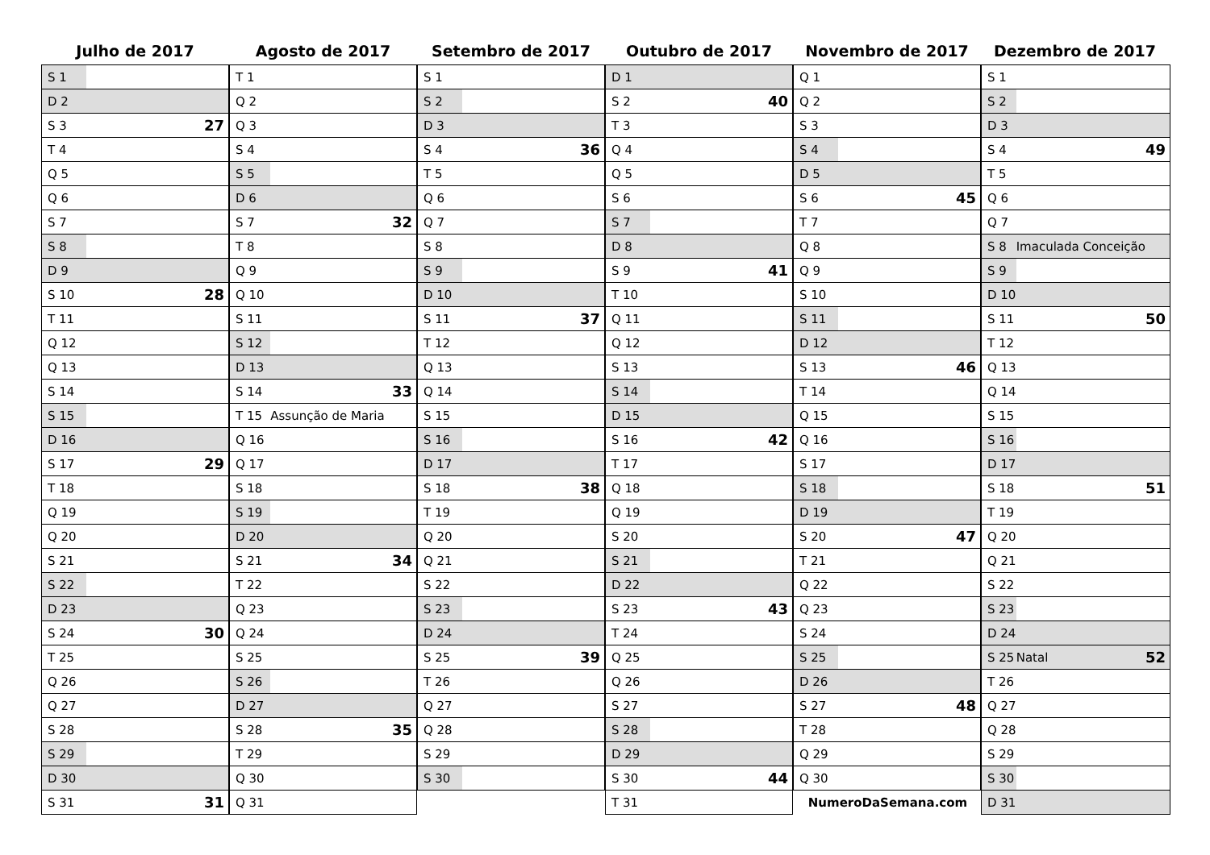Julho de 2017
| S 1 | | |
| D 2 | | |
| S 3 | | 27 |
| T 4 | | |
| Q 5 | | |
| Q 6 | | |
| S 7 | | |
| S 8 | | |
| D 9 | | |
| S 10 | | 28 |
| T 11 | | |
| Q 12 | | |
| Q 13 | | |
| S 14 | | |
| S 15 | | |
| D 16 | | |
| S 17 | | 29 |
| T 18 | | |
| Q 19 | | |
| Q 20 | | |
| S 21 | | |
| S 22 | | |
| D 23 | | |
| S 24 | | 30 |
| T 25 | | |
| Q 26 | | |
| Q 27 | | |
| S 28 | | |
| S 29 | | |
| D 30 | | |
| S 31 | | 31 |
Agosto de 2017
| T 1 | | |
| Q 2 | | |
| Q 3 | | |
| S 4 | | |
| S 5 | | |
| D 6 | | |
| S 7 | | 32 |
| T 8 | | |
| Q 9 | | |
| Q 10 | | |
| S 11 | | |
| S 12 | | |
| D 13 | | |
| S 14 | | 33 |
| T 15 | Assunção de Maria | |
| Q 16 | | |
| Q 17 | | |
| S 18 | | |
| S 19 | | |
| D 20 | | |
| S 21 | | 34 |
| T 22 | | |
| Q 23 | | |
| Q 24 | | |
| S 25 | | |
| S 26 | | |
| D 27 | | |
| S 28 | | 35 |
| T 29 | | |
| Q 30 | | |
| Q 31 | | |
Setembro de 2017
| S 1 | | |
| S 2 | | |
| D 3 | | |
| S 4 | | 36 |
| T 5 | | |
| Q 6 | | |
| Q 7 | | |
| S 8 | | |
| S 9 | | |
| D 10 | | |
| S 11 | | 37 |
| T 12 | | |
| Q 13 | | |
| Q 14 | | |
| S 15 | | |
| S 16 | | |
| D 17 | | |
| S 18 | | 38 |
| T 19 | | |
| Q 20 | | |
| Q 21 | | |
| S 22 | | |
| S 23 | | |
| D 24 | | |
| S 25 | | 39 |
| T 26 | | |
| Q 27 | | |
| Q 28 | | |
| S 29 | | |
| S 30 | | |
Outubro de 2017
| D 1 | | |
| S 2 | | 40 |
| T 3 | | |
| Q 4 | | |
| Q 5 | | |
| S 6 | | |
| S 7 | | |
| D 8 | | |
| S 9 | | 41 |
| T 10 | | |
| Q 11 | | |
| Q 12 | | |
| S 13 | | |
| S 14 | | |
| D 15 | | |
| S 16 | | 42 |
| T 17 | | |
| Q 18 | | |
| Q 19 | | |
| S 20 | | |
| S 21 | | |
| D 22 | | |
| S 23 | | 43 |
| T 24 | | |
| Q 25 | | |
| Q 26 | | |
| S 27 | | |
| S 28 | | |
| D 29 | | |
| S 30 | | 44 |
| T 31 | | |
Novembro de 2017
| Q 1 | | |
| Q 2 | | |
| S 3 | | |
| S 4 | | |
| D 5 | | |
| S 6 | | 45 |
| T 7 | | |
| Q 8 | | |
| Q 9 | | |
| S 10 | | |
| S 11 | | |
| D 12 | | |
| S 13 | | 46 |
| T 14 | | |
| Q 15 | | |
| Q 16 | | |
| S 17 | | |
| S 18 | | |
| D 19 | | |
| S 20 | | 47 |
| T 21 | | |
| Q 22 | | |
| Q 23 | | |
| S 24 | | |
| S 25 | | |
| D 26 | | |
| S 27 | | 48 |
| T 28 | | |
| Q 29 | | |
| Q 30 | | |
| NumeroDaSemana.com | | |
Dezembro de 2017
| S 1 | | |
| S 2 | | |
| D 3 | | |
| S 4 | | 49 |
| T 5 | | |
| Q 6 | | |
| Q 7 | | |
| S 8 | Imaculada Conceição | |
| S 9 | | |
| D 10 | | |
| S 11 | | 50 |
| T 12 | | |
| Q 13 | | |
| Q 14 | | |
| S 15 | | |
| S 16 | | |
| D 17 | | |
| S 18 | | 51 |
| T 19 | | |
| Q 20 | | |
| Q 21 | | |
| S 22 | | |
| S 23 | | |
| D 24 | | |
| S 25 | Natal | 52 |
| T 26 | | |
| Q 27 | | |
| Q 28 | | |
| S 29 | | |
| S 30 | | |
| D 31 | | |